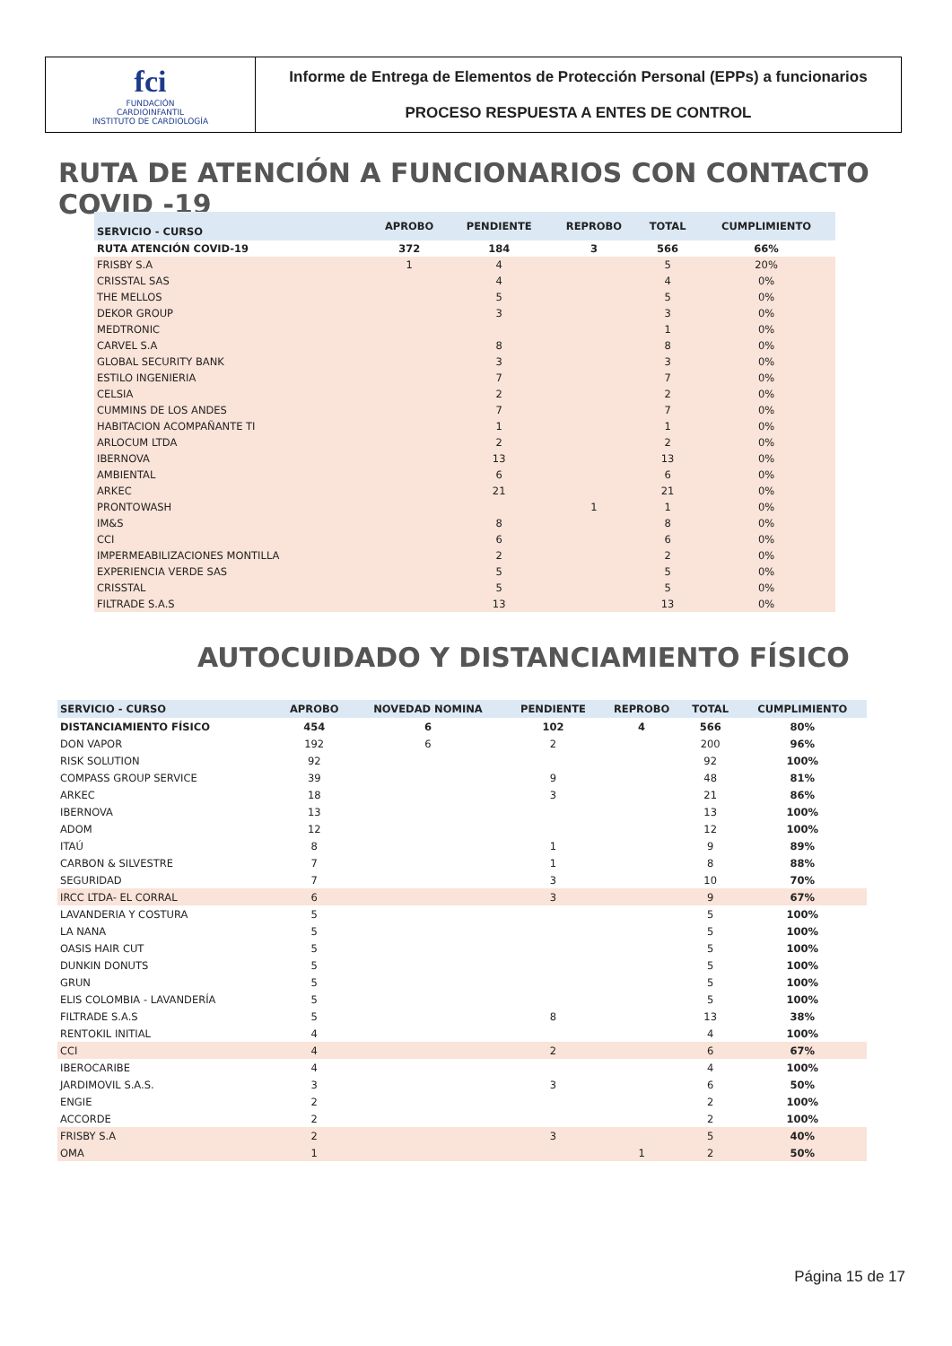fci
FUNDACIÓN
CARDIOINFANTIL
INSTITUTO DE CARDIOLOGÍA
Informe de Entrega de Elementos de Protección Personal (EPPs) a funcionarios
PROCESO RESPUESTA A ENTES DE CONTROL
RUTA DE ATENCIÓN A FUNCIONARIOS CON CONTACTO COVID -19
| SERVICIO - CURSO | APROBO | PENDIENTE | REPROBO | TOTAL | CUMPLIMIENTO |
| --- | --- | --- | --- | --- | --- |
| RUTA ATENCIÓN COVID-19 | 372 | 184 | 3 | 566 | 66% |
| FRISBY S.A | 1 | 4 | | 5 | 20% |
| CRISSTAL SAS | | 4 | | 4 | 0% |
| THE MELLOS | | 5 | | 5 | 0% |
| DEKOR GROUP | | 3 | | 3 | 0% |
| MEDTRONIC | | | | 1 | 0% |
| CARVEL S.A | | 8 | | 8 | 0% |
| GLOBAL SECURITY BANK | | 3 | | 3 | 0% |
| ESTILO INGENIERIA | | 7 | | 7 | 0% |
| CELSIA | | 2 | | 2 | 0% |
| CUMMINS DE LOS ANDES | | 7 | | 7 | 0% |
| HABITACION ACOMPAÑANTE TI | | 1 | | 1 | 0% |
| ARLOCUM LTDA | | 2 | | 2 | 0% |
| IBERNOVA | | 13 | | 13 | 0% |
| AMBIENTAL | | 6 | | 6 | 0% |
| ARKEC | | 21 | | 21 | 0% |
| PRONTOWASH | | | 1 | 1 | 0% |
| IM&S | | 8 | | 8 | 0% |
| CCI | | 6 | | 6 | 0% |
| IMPERMEABILIZACIONES MONTILLA | | 2 | | 2 | 0% |
| EXPERIENCIA VERDE SAS | | 5 | | 5 | 0% |
| CRISSTAL | | 5 | | 5 | 0% |
| FILTRADE S.A.S | | 13 | | 13 | 0% |
AUTOCUIDADO Y DISTANCIAMIENTO FÍSICO
| SERVICIO - CURSO | APROBO | NOVEDAD NOMINA | PENDIENTE | REPROBO | TOTAL | CUMPLIMIENTO |
| --- | --- | --- | --- | --- | --- | --- |
| DISTANCIAMIENTO FÍSICO | 454 | 6 | 102 | 4 | 566 | 80% |
| DON VAPOR | 192 | 6 | 2 | | 200 | 96% |
| RISK SOLUTION | 92 | | | | 92 | 100% |
| COMPASS GROUP SERVICE | 39 | | 9 | | 48 | 81% |
| ARKEC | 18 | | 3 | | 21 | 86% |
| IBERNOVA | 13 | | | | 13 | 100% |
| ADOM | 12 | | | | 12 | 100% |
| ITAÚ | 8 | | 1 | | 9 | 89% |
| CARBON & SILVESTRE | 7 | | 1 | | 8 | 88% |
| SEGURIDAD | 7 | | 3 | | 10 | 70% |
| IRCC LTDA- EL CORRAL | 6 | | 3 | | 9 | 67% |
| LAVANDERIA Y COSTURA | 5 | | | | 5 | 100% |
| LA NANA | 5 | | | | 5 | 100% |
| OASIS HAIR CUT | 5 | | | | 5 | 100% |
| DUNKIN DONUTS | 5 | | | | 5 | 100% |
| GRUN | 5 | | | | 5 | 100% |
| ELIS COLOMBIA - LAVANDERÍA | 5 | | | | 5 | 100% |
| FILTRADE S.A.S | 5 | | 8 | | 13 | 38% |
| RENTOKIL INITIAL | 4 | | | | 4 | 100% |
| CCI | 4 | | 2 | | 6 | 67% |
| IBEROCARIBE | 4 | | | | 4 | 100% |
| JARDIMOVIL S.A.S. | 3 | | 3 | | 6 | 50% |
| ENGIE | 2 | | | | 2 | 100% |
| ACCORDE | 2 | | | | 2 | 100% |
| FRISBY S.A | 2 | | 3 | | 5 | 40% |
| OMA | 1 | | | 1 | 2 | 50% |
Página 15 de 17